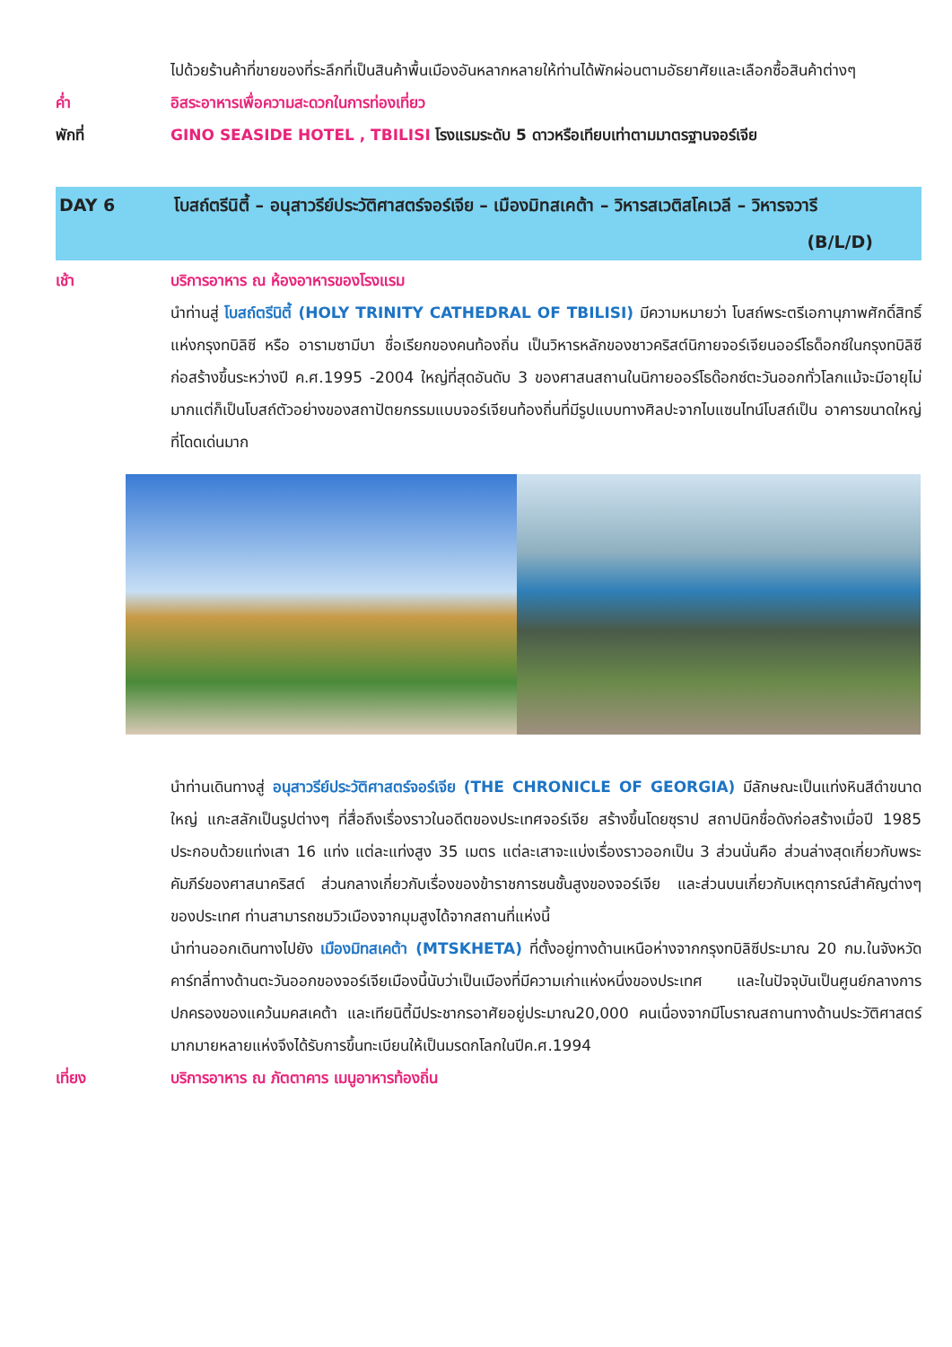ไปด้วยร้านค้าที่ขายของที่ระลึกที่เป็นสินค้าพื้นเมืองอันหลากหลายให้ท่านได้พักผ่อนตามอัธยาศัยและเลือกซื้อสินค้าต่างๆ
ค่ำ อิสระอาหารเพื่อความสะดวกในการท่องเที่ยว
พักที่ GINO SEASIDE HOTEL , TBILISI โรงแรมระดับ 5 ดาวหรือเทียบเท่าตามมาตรฐานจอร์เจีย
DAY 6 โบสถ์ตรีนิตี้ – อนุสาวรีย์ประวัติศาสตร์จอร์เจีย – เมืองมิทสเคต้า – วิหารสเวติสโคเวลี – วิหารจวารี (B/L/D)
เช้า บริการอาหาร ณ ห้องอาหารของโรงแรม
นำท่านสู่ โบสถ์ตรีนิตี้ (HOLY TRINITY CATHEDRAL OF TBILISI) มีความหมายว่า โบสถ์พระตรีเอกานุภาพศักดิ์สิทธิ์แห่งกรุงทบิลิซี หรือ อารามซามีบา ชื่อเรียกของคนท้องถิ่น เป็นวิหารหลักของชาวคริสต์นิกายจอร์เจียนออร์โธด็อกซ์ในกรุงทบิลิซี ก่อสร้างขึ้นระหว่างปี ค.ศ.1995 -2004 ใหญ่ที่สุดอันดับ 3 ของศาสนสถานในนิกายออร์โธด๊อกซ์ตะวันออกทั่วโลกแม้จะมีอายุไม่มากแต่ก็เป็นโบสถ์ตัวอย่างของสถาปัตยกรรมแบบจอร์เจียนท้องถิ่นที่มีรูปแบบทางศิลปะจากไบแซนไทน์โบสถ์เป็น อาคารขนาดใหญ่ที่โดดเด่นมาก
นำท่านเดินทางสู่ อนุสาวรีย์ประวัติศาสตร์จอร์เจีย (THE CHRONICLE OF GEORGIA) มีลักษณะเป็นแท่งหินสีดำขนาดใหญ่ แกะสลักเป็นรูปต่างๆ ที่สื่อถึงเรื่องราวในอดีตของประเทศจอร์เจีย สร้างขึ้นโดยซุราป สถาปนิกชื่อดังก่อสร้างเมื่อปี 1985 ประกอบด้วยแท่งเสา 16 แท่ง แต่ละแท่งสูง 35 เมตร แต่ละเสาจะแบ่งเรื่องราวออกเป็น 3 ส่วนนั่นคือ ส่วนล่างสุดเกี่ยวกับพระคัมภีร์ของศาสนาคริสต์ ส่วนกลางเกี่ยวกับเรื่องของข้าราชการชนชั้นสูงของจอร์เจีย และส่วนบนเกี่ยวกับเหตุการณ์สำคัญต่างๆ ของประเทศ ท่านสามารถชมวิวเมืองจากมุมสูงได้จากสถานที่แห่งนี้
นำท่านออกเดินทางไปยัง เมืองมิทสเคต้า (MTSKHETA) ที่ตั้งอยู่ทางด้านเหนือห่างจากกรุงทบิลิซีประมาณ 20 กม.ในจังหวัดคาร์ทลี่ทางด้านตะวันออกของจอร์เจียเมืองนี้นับว่าเป็นเมืองที่มีความเก่าแห่งหนึ่งของประเทศ และในปัจจุบันเป็นศูนย์กลางการปกครองของแคว้นมคสเคต้า และเทียนิตี้มีประชากรอาศัยอยู่ประมาณ20,000 คนเนื่องจากมีโบราณสถานทางด้านประวัติศาสตร์มากมายหลายแห่งจึงได้รับการขึ้นทะเบียนให้เป็นมรดกโลกในปีค.ศ.1994
เที่ยง บริการอาหาร ณ ภัตตาคาร เมนูอาหารท้องถิ่น